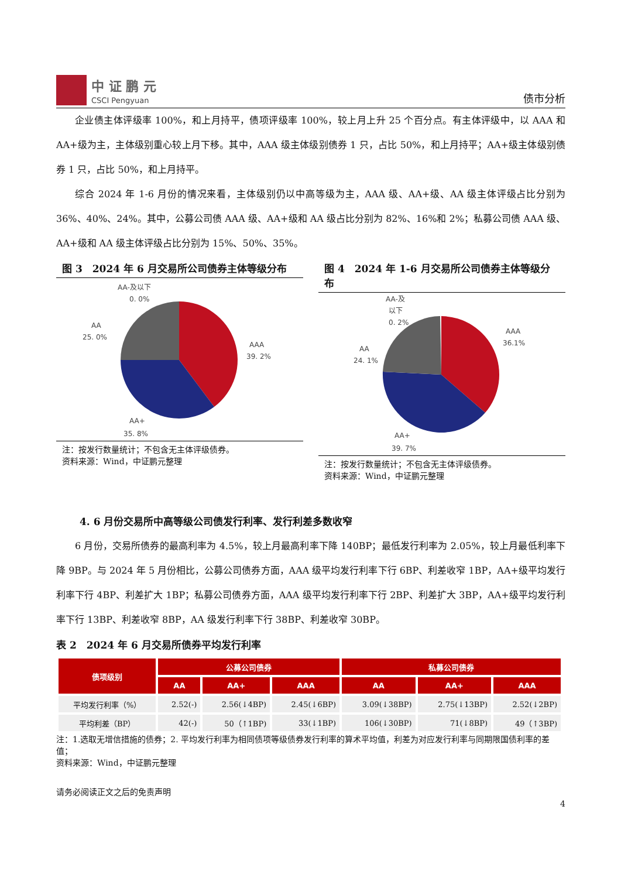中 证 鹏 元
CSCI Pengyuan
债市分析
企业债主体评级率 100%，和上月持平，债项评级率 100%，较上月上升 25 个百分点。有主体评级中，以 AAA 和 AA+级为主，主体级别重心较上月下移。其中，AAA 级主体级别债券 1 只，占比 50%，和上月持平；AA+级主体级别债券 1 只，占比 50%，和上月持平。
综合 2024 年 1-6 月份的情况来看，主体级别仍以中高等级为主，AAA 级、AA+级、AA 级主体评级占比分别为 36%、40%、24%。其中，公募公司债 AAA 级、AA+级和 AA 级占比分别为 82%、16%和 2%；私募公司债 AAA 级、AA+级和 AA 级主体评级占比分别为 15%、50%、35%。
图 3　2024 年 6 月交易所公司债券主体等级分布
AA-及以下
0. 0%
AA
25. 0%
AAA
39. 2%
AA+
35. 8%
注：按发行数量统计；不包含无主体评级债券。
资料来源：Wind，中证鹏元整理
图 4　2024 年 1-6 月交易所公司债券主体等级分布
AA-及
以下
0. 2%
AA
24. 1%
AAA
36.1%
AA+
39. 7%
注：按发行数量统计；不包含无主体评级债券。
资料来源：Wind，中证鹏元整理
4. 6 月份交易所中高等级公司债发行利率、发行利差多数收窄
6 月份，交易所债券的最高利率为 4.5%，较上月最高利率下降 140BP；最低发行利率为 2.05%，较上月最低利率下降 9BP。与 2024 年 5 月份相比，公募公司债券方面，AAA 级平均发行利率下行 6BP、利差收窄 1BP，AA+级平均发行利率下行 4BP、利差扩大 1BP；私募公司债券方面，AAA 级平均发行利率下行 2BP、利差扩大 3BP，AA+级平均发行利率下行 13BP、利差收窄 8BP，AA 级发行利率下行 38BP、利差收窄 30BP。
表 2　2024 年 6 月交易所债券平均发行利率
| 债项级别 | 公募公司债券 | | | 私募公司债券 | | |
| --- | --- | --- | --- | --- | --- | --- |
| | AA | AA+ | AAA | AA | AA+ | AAA |
| 平均发行利率（%） | 2.52(-) | 2.56(↓4BP) | 2.45(↓6BP) | 3.09(↓38BP) | 2.75(↓13BP) | 2.52(↓2BP) |
| 平均利差（BP） | 42(-) | 50（↑1BP) | 33(↓1BP) | 106(↓30BP) | 71(↓8BP) | 49（↑3BP) |
注：1.选取无增信措施的债券；2. 平均发行利率为相同债项等级债券发行利率的算术平均值，利差为对应发行利率与同期限国债利率的差值；
资料来源：Wind，中证鹏元整理
请务必阅读正文之后的免责声明
4